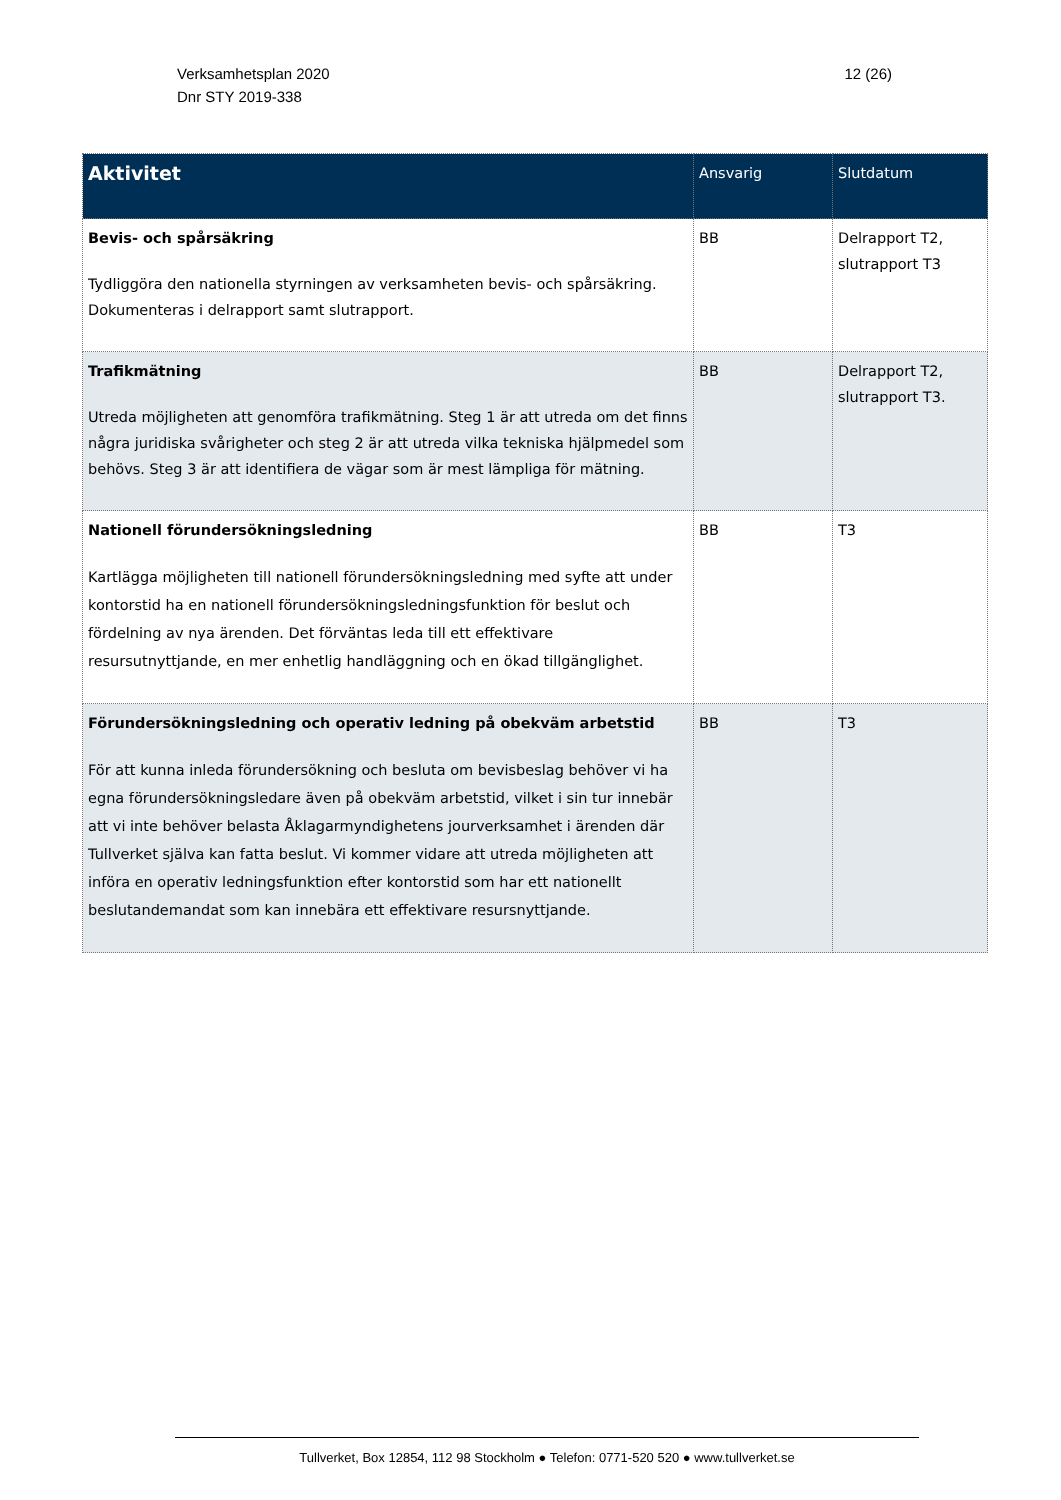Verksamhetsplan 2020
Dnr STY 2019-338
12 (26)
| Aktivitet | Ansvarig | Slutdatum |
| --- | --- | --- |
| Bevis- och spårsäkring Tydliggöra den nationella styrningen av verksamheten bevis- och spårsäkring. Dokumenteras i delrapport samt slutrapport. | BB | Delrapport T2, slutrapport T3 |
| Trafikmätning Utreda möjligheten att genomföra trafikmätning. Steg 1 är att utreda om det finns några juridiska svårigheter och steg 2 är att utreda vilka tekniska hjälpmedel som behövs. Steg 3 är att identifiera de vägar som är mest lämpliga för mätning. | BB | Delrapport T2, slutrapport T3. |
| Nationell förundersökningsledning Kartlägga möjligheten till nationell förundersökningsledning med syfte att under kontorstid ha en nationell förundersökningsledningsfunktion för beslut och fördelning av nya ärenden. Det förväntas leda till ett effektivare resursutnyttjande, en mer enhetlig handläggning och en ökad tillgänglighet. | BB | T3 |
| Förundersökningsledning och operativ ledning på obekväm arbetstid För att kunna inleda förundersökning och besluta om bevisbeslag behöver vi ha egna förundersökningsledare även på obekväm arbetstid, vilket i sin tur innebär att vi inte behöver belasta Åklagarmyndighetens jourverksamhet i ärenden där Tullverket själva kan fatta beslut. Vi kommer vidare att utreda möjligheten att införa en operativ ledningsfunktion efter kontorstid som har ett nationellt beslutandemandat som kan innebära ett effektivare resursnyttjande. | BB | T3 |
Tullverket, Box 12854, 112 98 Stockholm ● Telefon: 0771-520 520 ● www.tullverket.se